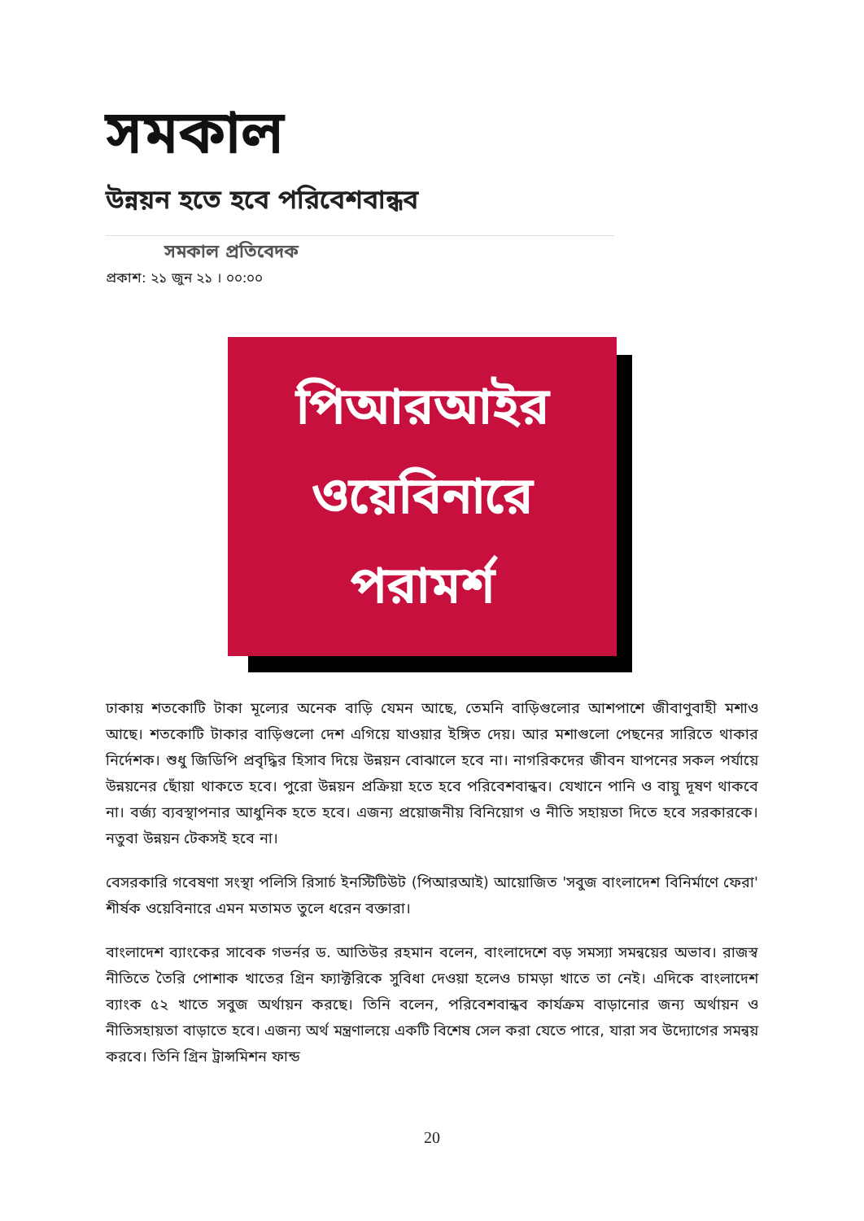সমকাল
উন্নয়ন হতে হবে পরিবেশবান্ধব
সমকাল প্রতিবেদক
প্রকাশ: ২১ জুন ২১ । ০০:০০
পিআরআইর
ওয়েবিনারে
পরামর্শ
ঢাকায় শতকোটি টাকা মূল্যের অনেক বাড়ি যেমন আছে, তেমনি বাড়িগুলোর আশপাশে জীবাণুবাহী মশাও আছে। শতকোটি টাকার বাড়িগুলো দেশ এগিয়ে যাওয়ার ইঙ্গিত দেয়। আর মশাগুলো পেছনের সারিতে থাকার নির্দেশক। শুধু জিডিপি প্রবৃদ্ধির হিসাব দিয়ে উন্নয়ন বোঝালে হবে না। নাগরিকদের জীবন যাপনের সকল পর্যায়ে উন্নয়নের ছোঁয়া থাকতে হবে। পুরো উন্নয়ন প্রক্রিয়া হতে হবে পরিবেশবান্ধব। যেখানে পানি ও বায়ু দূষণ থাকবে না। বর্জ্য ব্যবস্থাপনার আধুনিক হতে হবে। এজন্য প্রয়োজনীয় বিনিয়োগ ও নীতি সহায়তা দিতে হবে সরকারকে। নতুবা উন্নয়ন টেকসই হবে না।
বেসরকারি গবেষণা সংস্থা পলিসি রিসার্চ ইনস্টিটিউট (পিআরআই) আয়োজিত 'সবুজ বাংলাদেশ বিনির্মাণে ফেরা' শীর্ষক ওয়েবিনারে এমন মতামত তুলে ধরেন বক্তারা।
বাংলাদেশ ব্যাংকের সাবেক গভর্নর ড. আতিউর রহমান বলেন, বাংলাদেশে বড় সমস্যা সমন্বয়ের অভাব। রাজস্ব নীতিতে তৈরি পোশাক খাতের গ্রিন ফ্যাক্টরিকে সুবিধা দেওয়া হলেও চামড়া খাতে তা নেই। এদিকে বাংলাদেশ ব্যাংক ৫২ খাতে সবুজ অর্থায়ন করছে। তিনি বলেন, পরিবেশবান্ধব কার্যক্রম বাড়ানোর জন্য অর্থায়ন ও নীতিসহায়তা বাড়াতে হবে। এজন্য অর্থ মন্ত্রণালয়ে একটি বিশেষ সেল করা যেতে পারে, যারা সব উদ্যোগের সমন্বয় করবে। তিনি গ্রিন ট্রান্সমিশন ফান্ড
20